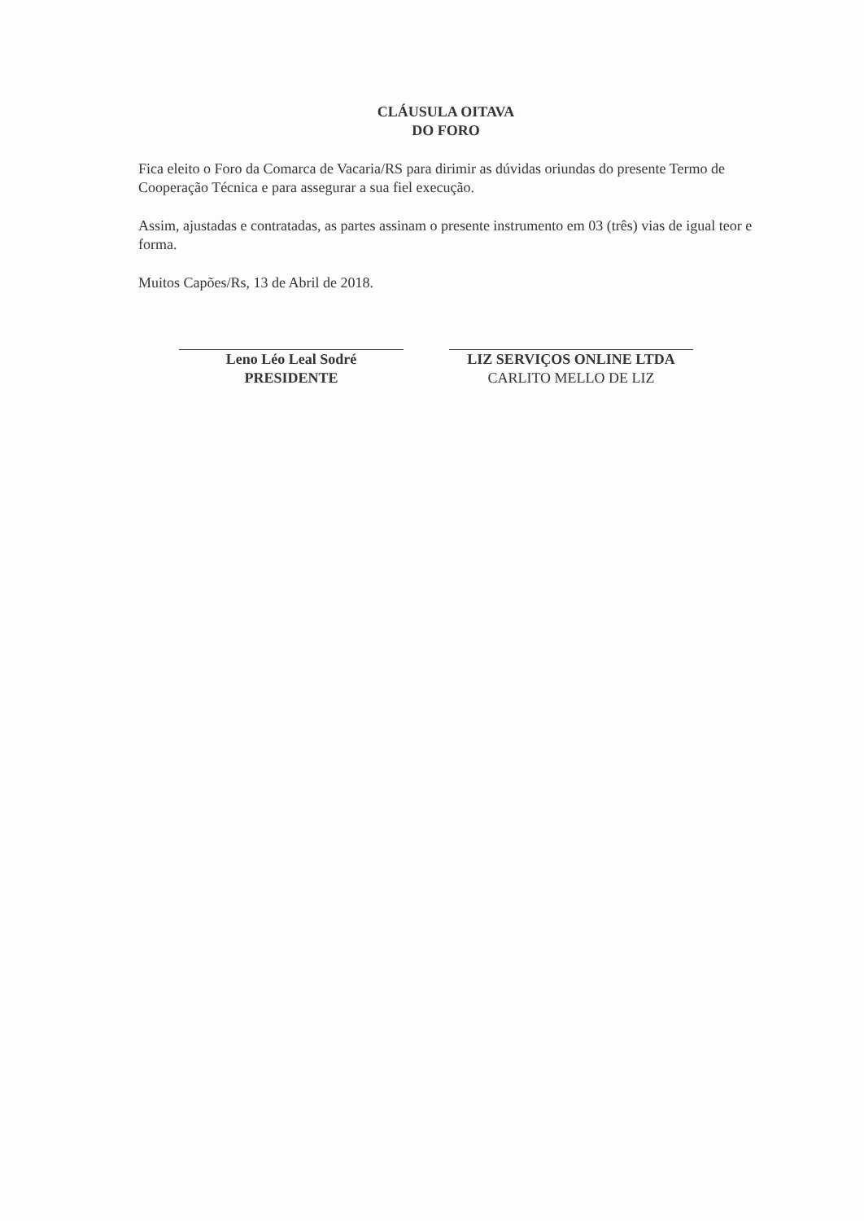CLÁUSULA OITAVA
DO FORO
Fica eleito o Foro da Comarca de Vacaria/RS para dirimir as dúvidas oriundas do presente Termo de Cooperação Técnica e para assegurar a sua fiel execução.
Assim, ajustadas e contratadas, as partes assinam o presente instrumento em 03 (três) vias de igual teor e forma.
Muitos Capões/Rs, 13 de Abril de 2018.
Leno Léo Leal Sodré
PRESIDENTE
LIZ SERVIÇOS ONLINE LTDA
CARLITO MELLO DE LIZ